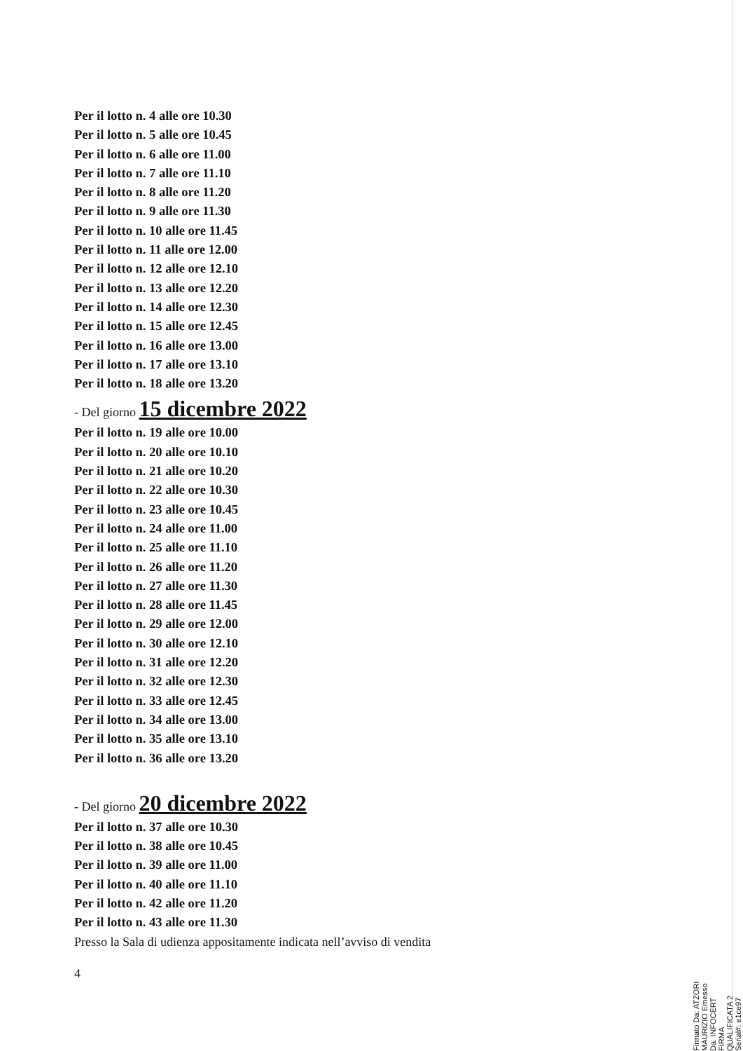Per il lotto n. 4 alle ore 10.30
Per il lotto n. 5 alle ore 10.45
Per il lotto n. 6 alle ore 11.00
Per il lotto n. 7 alle ore 11.10
Per il lotto n. 8 alle ore 11.20
Per il lotto n. 9 alle ore 11.30
Per il lotto n. 10 alle ore 11.45
Per il lotto n. 11 alle ore 12.00
Per il lotto n. 12 alle ore 12.10
Per il lotto n. 13 alle ore 12.20
Per il lotto n. 14 alle ore 12.30
Per il lotto n. 15 alle ore 12.45
Per il lotto n. 16 alle ore 13.00
Per il lotto n. 17 alle ore 13.10
Per il lotto n. 18 alle ore 13.20
- Del giorno 15 dicembre 2022
Per il lotto n. 19 alle ore 10.00
Per il lotto n. 20 alle ore 10.10
Per il lotto n. 21 alle ore 10.20
Per il lotto n. 22 alle ore 10.30
Per il lotto n. 23 alle ore 10.45
Per il lotto n. 24 alle ore 11.00
Per il lotto n. 25 alle ore 11.10
Per il lotto n. 26 alle ore 11.20
Per il lotto n. 27 alle ore 11.30
Per il lotto n. 28 alle ore 11.45
Per il lotto n. 29 alle ore 12.00
Per il lotto n. 30 alle ore 12.10
Per il lotto n. 31 alle ore 12.20
Per il lotto n. 32 alle ore 12.30
Per il lotto n. 33 alle ore 12.45
Per il lotto n. 34 alle ore 13.00
Per il lotto n. 35 alle ore 13.10
Per il lotto n. 36 alle ore 13.20
- Del giorno 20 dicembre 2022
Per il lotto n. 37 alle ore 10.30
Per il lotto n. 38 alle ore 10.45
Per il lotto n. 39 alle ore 11.00
Per il lotto n. 40 alle ore 11.10
Per il lotto n. 42 alle ore 11.20
Per il lotto n. 43 alle ore 11.30
Presso la Sala di udienza appositamente indicata nell’avviso di vendita
4
Firmato Da: ATZORI MAURIZIO Emesso Da: INFOCERT FIRMA QUALIFICATA 2 Serial#: e1ce97